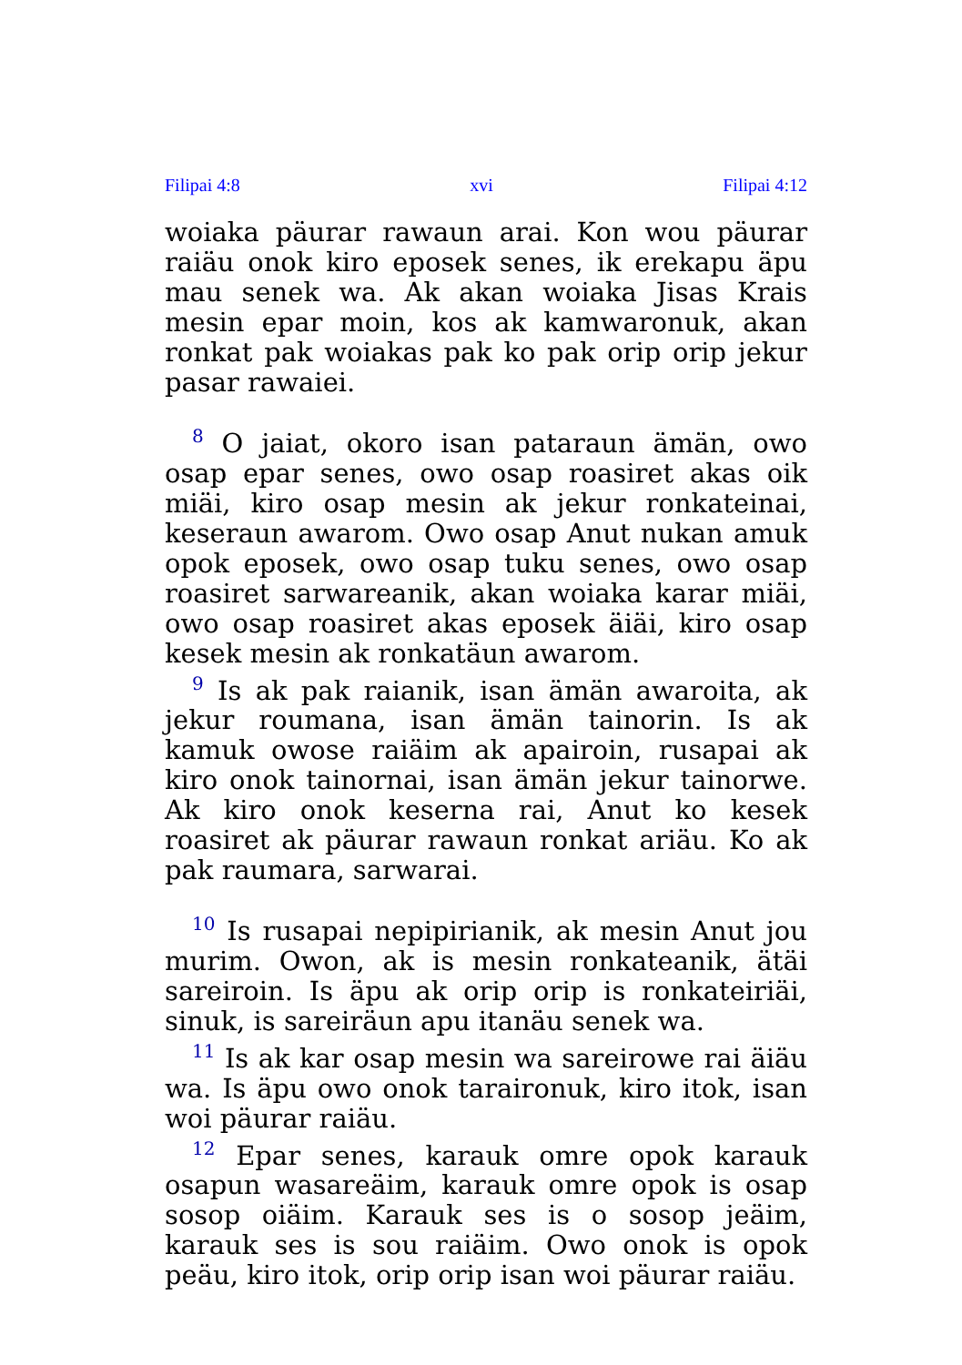Filipai 4:8 xvi Filipai 4:12
woiaka päurar rawaun arai. Kon wou päurar raiäu onok kiro eposek senes, ik erekapu äpu mau senek wa. Ak akan woiaka Jisas Krais mesin epar moin, kos ak kamwaronuk, akan ronkat pak woiakas pak ko pak orip orip jekur pasar rawaiei.
<sup>8</sup> O jaiat, okoro isan pataraun ämän, owo osap epar senes, owo osap roasiret akas oik miäi, kiro osap mesin ak jekur ronkateinai, keseraun awarom. Owo osap Anut nukan amuk opok eposek, owo osap tuku senes, owo osap roasiret sarwareanik, akan woiaka karar miäi, owo osap roasiret akas eposek äiäi, kiro osap kesek mesin ak ronkatäun awarom.
<sup>9</sup> Is ak pak raianik, isan ämän awaroita, ak jekur roumana, isan ämän tainorin. Is ak kamuk owose raiäim ak apairoin, rusapai ak kiro onok tainornai, isan ämän jekur tainorwe. Ak kiro onok keserna rai, Anut ko kesek roasiret ak päurar rawaun ronkat ariäu. Ko ak pak raumara, sarwarai.
<sup>10</sup> Is rusapai nepipirianik, ak mesin Anut jou murim. Owon, ak is mesin ronkateanik, ätäi sareiroin. Is äpu ak orip orip is ronkateiriäi, sinuk, is sareiräun apu itanäu senek wa.
<sup>11</sup> Is ak kar osap mesin wa sareirowe rai äiäu wa. Is äpu owo onok taraironuk, kiro itok, isan woi päurar raiäu.
<sup>12</sup> Epar senes, karauk omre opok karauk osapun wasareäim, karauk omre opok is osap sosop oiäim. Karauk ses is o sosop jeäim, karauk ses is sou raiäim. Owo onok is opok peäu, kiro itok, orip orip isan woi päurar raiäu.